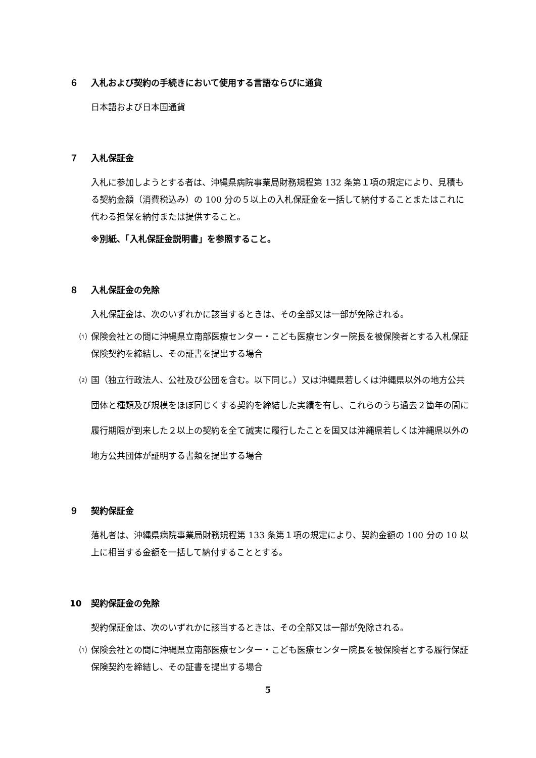６ 入札および契約の手続きにおいて使用する言語ならびに通貨
日本語および日本国通貨
７ 入札保証金
入札に参加しようとする者は、沖縄県病院事業局財務規程第 132 条第１項の規定により、見積もる契約金額（消費税込み）の 100 分の５以上の入札保証金を一括して納付することまたはこれに代わる担保を納付または提供すること。
※別紙、「入札保証金説明書」を参照すること。
８ 入札保証金の免除
入札保証金は、次のいずれかに該当するときは、その全部又は一部が免除される。
⑴ 保険会社との間に沖縄県立南部医療センター・こども医療センター院長を被保険者とする入札保証保険契約を締結し、その証書を提出する場合
⑵ 国（独立行政法人、公社及び公団を含む。以下同じ。）又は沖縄県若しくは沖縄県以外の地方公共団体と種類及び規模をほぼ同じくする契約を締結した実績を有し、これらのうち過去２箇年の間に履行期限が到来した２以上の契約を全て誠実に履行したことを国又は沖縄県若しくは沖縄県以外の地方公共団体が証明する書類を提出する場合
９ 契約保証金
落札者は、沖縄県病院事業局財務規程第 133 条第１項の規定により、契約金額の 100 分の 10 以上に相当する金額を一括して納付することとする。
10 契約保証金の免除
契約保証金は、次のいずれかに該当するときは、その全部又は一部が免除される。
⑴ 保険会社との間に沖縄県立南部医療センター・こども医療センター院長を被保険者とする履行保証保険契約を締結し、その証書を提出する場合
5